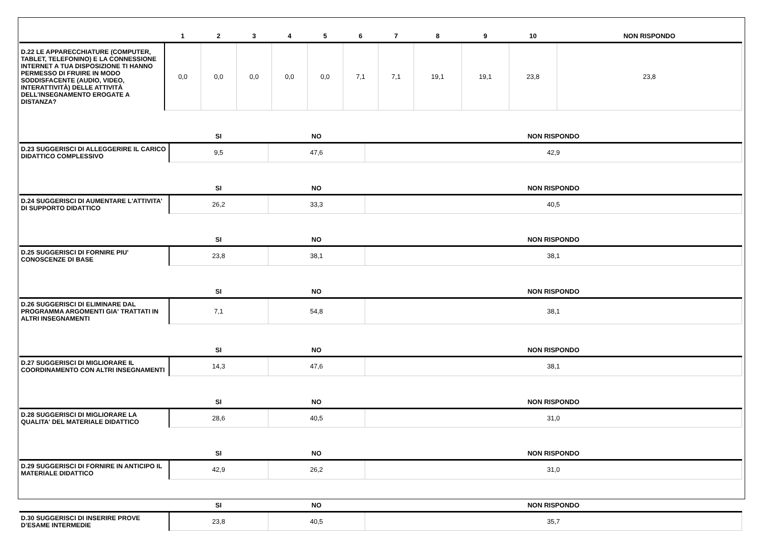| | 1 | 2 | 3 | 4 | 5 | 6 | 7 | 8 | 9 | 10 | NON RISPONDO |
| --- | --- | --- | --- | --- | --- | --- | --- | --- | --- | --- | --- |
| D.22 LE APPARECCHIATURE (COMPUTER, TABLET, TELEFONINO) E LA CONNESSIONE INTERNET A TUA DISPOSIZIONE TI HANNO PERMESSO DI FRUIRE IN MODO SODDISFACENTE (AUDIO, VIDEO, INTERATTIVITÀ) DELLE ATTIVITÀ DELL’INSEGNAMENTO EROGATE A DISTANZA? | 0,0 | 0,0 | 0,0 | 0,0 | 0,0 | 7,1 | 7,1 | 19,1 | 19,1 | 23,8 | 23,8 |
| | SI | NO | NON RISPONDO |
| --- | --- | --- | --- |
| D.23 SUGGERISCI DI ALLEGGERIRE IL CARICO DIDATTICO COMPLESSIVO | 9,5 | 47,6 | 42,9 |
| | SI | NO | NON RISPONDO |
| D.24 SUGGERISCI DI AUMENTARE L'ATTIVITA' DI SUPPORTO DIDATTICO | 26,2 | 33,3 | 40,5 |
| | SI | NO | NON RISPONDO |
| D.25 SUGGERISCI DI FORNIRE PIU' CONOSCENZE DI BASE | 23,8 | 38,1 | 38,1 |
| | SI | NO | NON RISPONDO |
| D.26 SUGGERISCI DI ELIMINARE DAL PROGRAMMA ARGOMENTI GIA' TRATTATI IN ALTRI INSEGNAMENTI | 7,1 | 54,8 | 38,1 |
| | SI | NO | NON RISPONDO |
| D.27 SUGGERISCI DI MIGLIORARE IL COORDINAMENTO CON ALTRI INSEGNAMENTI | 14,3 | 47,6 | 38,1 |
| | SI | NO | NON RISPONDO |
| D.28 SUGGERISCI DI MIGLIORARE LA QUALITA' DEL MATERIALE DIDATTICO | 28,6 | 40,5 | 31,0 |
| | SI | NO | NON RISPONDO |
| D.29 SUGGERISCI DI FORNIRE IN ANTICIPO IL MATERIALE DIDATTICO | 42,9 | 26,2 | 31,0 |
| | SI | NO | NON RISPONDO |
| D.30 SUGGERISCI DI INSERIRE PROVE D’ESAME INTERMEDIE | 23,8 | 40,5 | 35,7 |